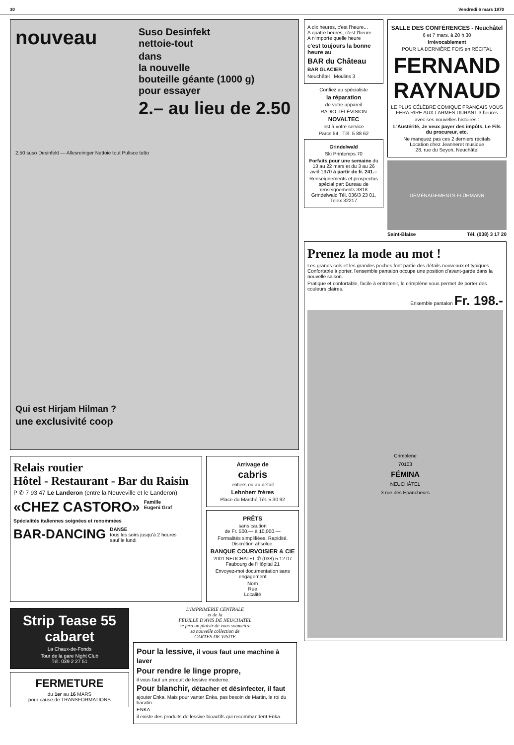30 Vendredi 6 mars 1970
nouveau
Suso Desinfekt
nettoie-tout
dans
la nouvelle
bouteille géante (1000 g)
pour essayer
2.– au lieu de 2.50
2.50 suso Desinfekt — Allesreiniger Nettoie tout Pulisce tutto
Qui est Hirjam Hilman ?
une exclusivité coop
Relais routier
Hôtel - Restaurant - Bar du Raisin
P ✆ 7 93 47 Le Landeron (entre la Neuveville et le Landeron)
«CHEZ CASTORO»
Famille
Eugeni Graf
Spécialités italiennes soignées et renommées
BAR-DANCING
DANSE
tous les soirs jusqu'à 2 heures
sauf le lundi
Arrivage de
cabris
entiers ou au détail
Lehnherr frères
Place du Marché Tél. 5 30 92
PRÊTS
sans caution
de Fr. 500.— à 10,000.—
Formalités simplifiées. Rapidité. Discrétion absolue.
BANQUE COURVOISIER & CIE
2001 NEUCHATEL ✆ (038) 5 12 07
Faubourg de l'Hôpital 21
Envoyez-moi documentation sans engagement
Nom
Rue
Localité
Strip Tease 55 cabaret
La Chaux-de-Fonds
Tour de la gare Night Club
Tél. 039 2 27 51
FERMETURE
du 1er au 16 MARS
pour cause de TRANSFORMATIONS
L'IMPRIMERIE CENTRALE
et de la
FEUILLE D'AVIS DE NEUCHATEL
se fera un plaisir de vous soumettre
sa nouvelle collection de
CARTES DE VISITE
Pour la lessive, il vous faut une machine à laver
Pour rendre le linge propre,
il vous faut un produit de lessive moderne.
Pour blanchir, détacher et désinfecter, il faut
ajouter Enka. Mais pour vanter Enka, pas besoin de Martin, le roi du baratin.
ENKA
il existe des produits de lessive bioactifs qui recommandent Enka.
A dix heures, c'est l'heure...
A quatre heures, c'est l'heure...
A n'importe quelle heure
c'est toujours la bonne heure au
BAR du Château
BAR GLACIER
Neuchâtel Moulins 3
Confiez au spécialiste
la réparation
de votre appareil
RADIO TÉLÉVISION
NOVALTEC
est à votre service
Parcs 54 Tél. 5 88 62
Grindelwald
Ski Printemps 70
Forfaits pour une semaine du 13 au 22 mars et du 3 au 26 avril 1970 à partir de fr. 241.–
Renseignements et prospectus spécial par: Bureau de renseignements 3818 Grindelwald Tél. 036/3 23 01, Telex 32217
SALLE DES CONFÉRENCES - Neuchâtel
6 et 7 mars, à 20 h 30
Irrévocablement
POUR LA DERNIÈRE FOIS en RÉCITAL
FERNAND RAYNAUD
LE PLUS CÉLÈBRE COMIQUE FRANÇAIS VOUS FERA RIRE AUX LARMES DURANT 3 heures
avec ses nouvelles histoires :
L'Austérité, Je veux payer des impôts, Le Fils du procureur, etc.
Ne manquez pas ces 2 derniers récitals
Location chez Jeanneret musique
28, rue du Seyon, Neuchâtel
DÉMÉNAGEMENTS FLÜHMANN
Saint-Blaise Tél. (038) 3 17 20
Prenez la mode au mot !
Les grands cols et les grandes poches font partie des détails nouveaux et typiques. Confortable à porter, l'ensemble pantalon occupe une position d'avant-garde dans la nouvelle saison.
Pratique et confortable, facile à entretenir, le crimplène vous permet de porter des couleurs claires.
Ensemble pantalon Fr. 198.-
Crimplene
70103
FÉMINA
NEUCHÂTEL
3 rue des Epancheurs